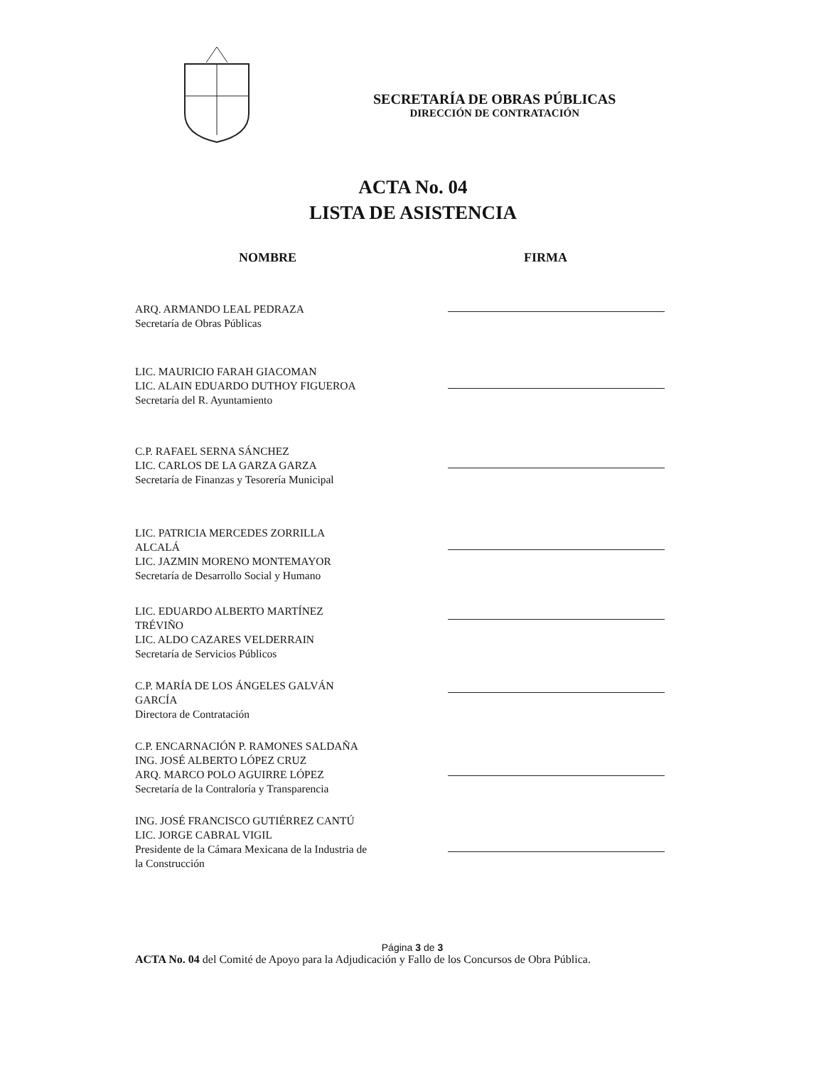SECRETARÍA DE OBRAS PÚBLICAS
DIRECCIÓN DE CONTRATACIÓN
ACTA No. 04
LISTA DE ASISTENCIA
NOMBRE FIRMA
ARQ. ARMANDO LEAL PEDRAZA
Secretaría de Obras Públicas
LIC. MAURICIO FARAH GIACOMAN
LIC. ALAIN EDUARDO DUTHOY FIGUEROA
Secretaría del R. Ayuntamiento
C.P. RAFAEL SERNA SÁNCHEZ
LIC. CARLOS DE LA GARZA GARZA
Secretaría de Finanzas y Tesorería Municipal
LIC. PATRICIA MERCEDES ZORRILLA
ALCALÁ
LIC. JAZMIN MORENO MONTEMAYOR
Secretaría de Desarrollo Social y Humano
LIC. EDUARDO ALBERTO MARTÍNEZ
TRÉVIÑO
LIC. ALDO CAZARES VELDERRAIN
Secretaría de Servicios Públicos
C.P. MARÍA DE LOS ÁNGELES GALVÁN
GARCÍA
Directora de Contratación
C.P. ENCARNACIÓN P. RAMONES SALDAÑA
ING. JOSÉ ALBERTO LÓPEZ CRUZ
ARQ. MARCO POLO AGUIRRE LÓPEZ
Secretaría de la Contraloría y Transparencia
ING. JOSÉ FRANCISCO GUTIÉRREZ CANTÚ
LIC. JORGE CABRAL VIGIL
Presidente de la Cámara Mexicana de la Industria de
la Construcción
Página 3 de 3
ACTA No. 04 del Comité de Apoyo para la Adjudicación y Fallo de los Concursos de Obra Pública.